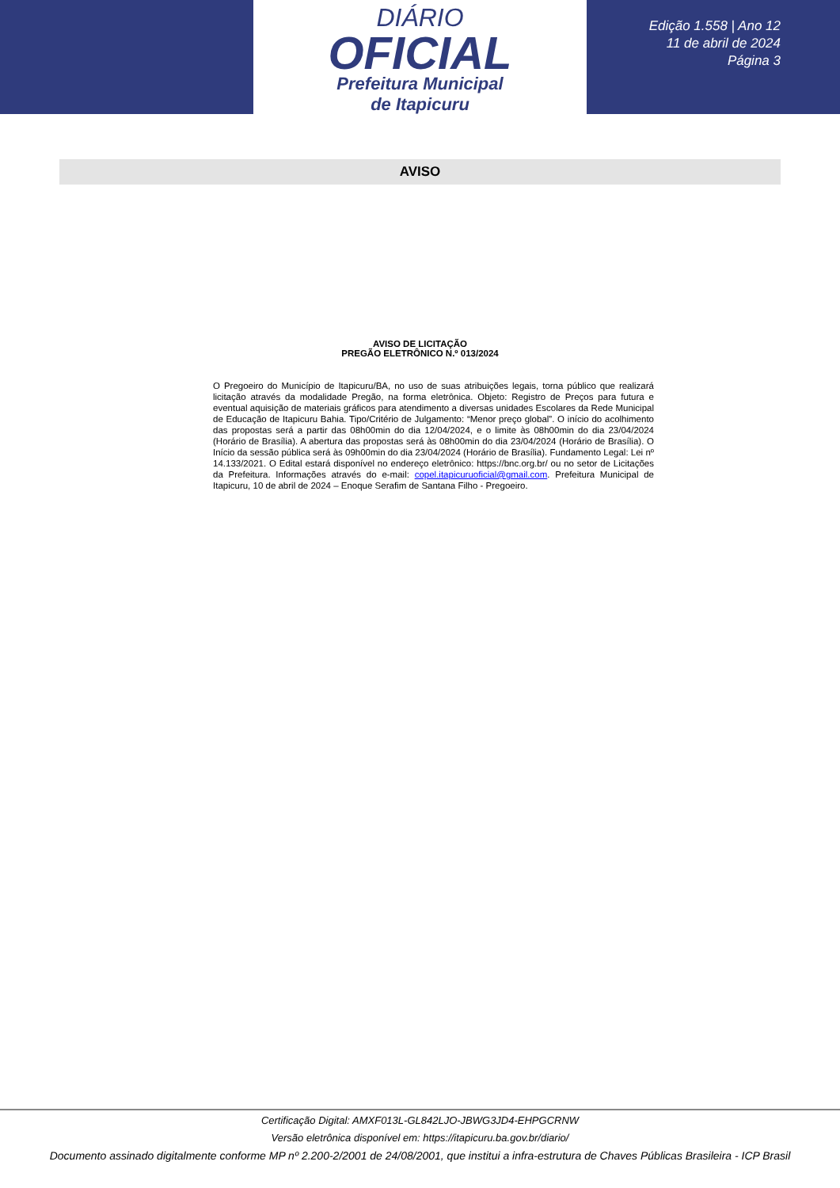DIÁRIO
OFICIAL
Prefeitura Municipal
de Itapicuru
Edição 1.558 | Ano 12
11 de abril de 2024
Página 3
AVISO
AVISO DE LICITAÇÃO
PREGÃO ELETRÔNICO N.º 013/2024
O Pregoeiro do Município de Itapicuru/BA, no uso de suas atribuições legais, torna público que realizará licitação através da modalidade Pregão, na forma eletrônica. Objeto: Registro de Preços para futura e eventual aquisição de materiais gráficos para atendimento a diversas unidades Escolares da Rede Municipal de Educação de Itapicuru Bahia. Tipo/Critério de Julgamento: “Menor preço global”. O início do acolhimento das propostas será a partir das 08h00min do dia 12/04/2024, e o limite às 08h00min do dia 23/04/2024 (Horário de Brasília). A abertura das propostas será às 08h00min do dia 23/04/2024 (Horário de Brasília). O Início da sessão pública será às 09h00min do dia 23/04/2024 (Horário de Brasília). Fundamento Legal: Lei nº 14.133/2021. O Edital estará disponível no endereço eletrônico: https://bnc.org.br/ ou no setor de Licitações da Prefeitura. Informações através do e-mail: copel.itapicuruoficial@gmail.com. Prefeitura Municipal de Itapicuru, 10 de abril de 2024 – Enoque Serafim de Santana Filho - Pregoeiro.
Certificação Digital: AMXF013L-GL842LJO-JBWG3JD4-EHPGCRNW
Versão eletrônica disponível em: https://itapicuru.ba.gov.br/diario/
Documento assinado digitalmente conforme MP nº 2.200-2/2001 de 24/08/2001, que institui a infra-estrutura de Chaves Públicas Brasileira - ICP Brasil